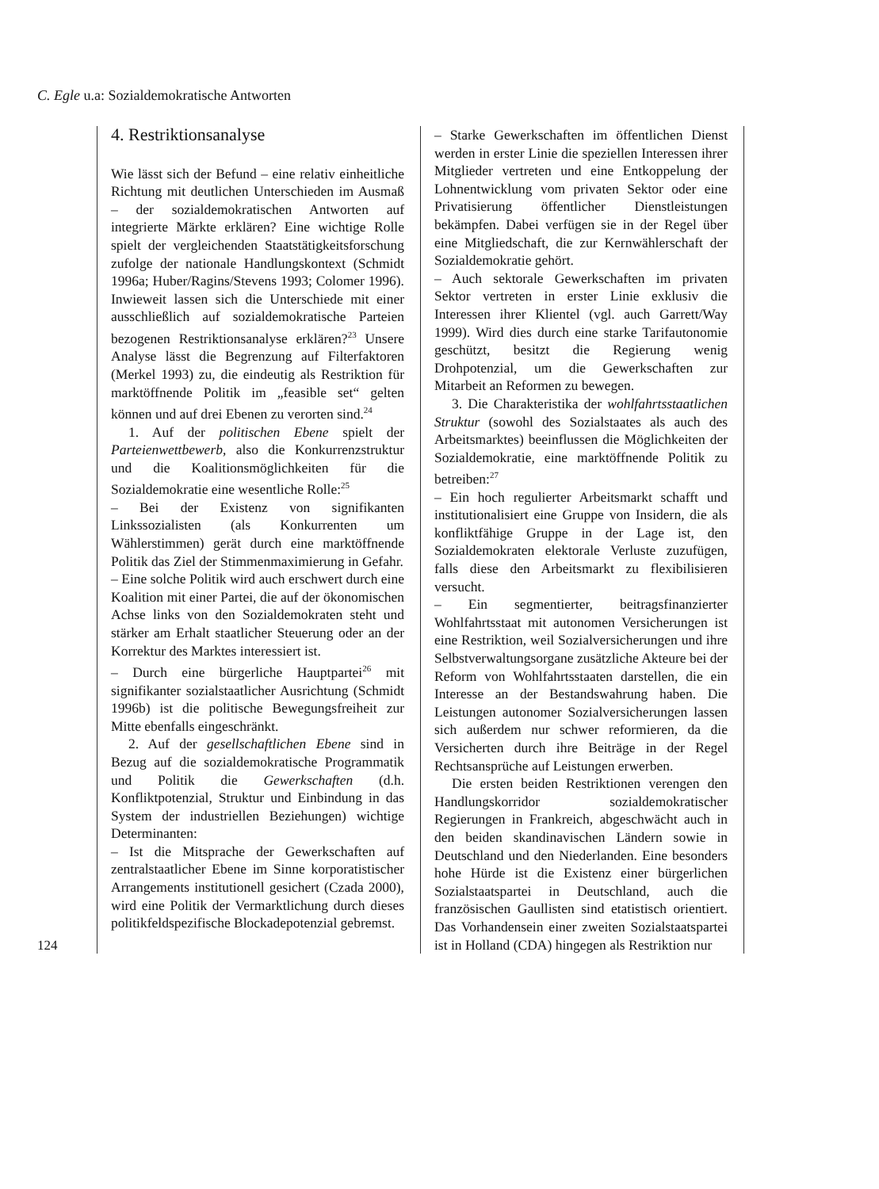C. Egle u.a: Sozialdemokratische Antworten
124
4. Restriktionsanalyse
Wie lässt sich der Befund – eine relativ einheitliche Richtung mit deutlichen Unterschieden im Ausmaß – der sozialdemokratischen Antworten auf integrierte Märkte erklären? Eine wichtige Rolle spielt der vergleichenden Staatstätigkeitsforschung zufolge der nationale Handlungskontext (Schmidt 1996a; Huber/Ragins/Stevens 1993; Colomer 1996). Inwieweit lassen sich die Unterschiede mit einer ausschließlich auf sozialdemokratische Parteien bezogenen Restriktionsanalyse erklären?<sup>23</sup> Unsere Analyse lässt die Begrenzung auf Filterfaktoren (Merkel 1993) zu, die eindeutig als Restriktion für marktöffnende Politik im „feasible set“ gelten können und auf drei Ebenen zu verorten sind.<sup>24</sup>
1. Auf der politischen Ebene spielt der Parteienwettbewerb, also die Konkurrenzstruktur und die Koalitionsmöglichkeiten für die Sozialdemokratie eine wesentliche Rolle:<sup>25</sup>
– Bei der Existenz von signifikanten Linkssozialisten (als Konkurrenten um Wählerstimmen) gerät durch eine marktöffnende Politik das Ziel der Stimmenmaximierung in Gefahr.
– Eine solche Politik wird auch erschwert durch eine Koalition mit einer Partei, die auf der ökonomischen Achse links von den Sozialdemokraten steht und stärker am Erhalt staatlicher Steuerung oder an der Korrektur des Marktes interessiert ist.
– Durch eine bürgerliche Hauptpartei<sup>26</sup> mit signifikanter sozialstaatlicher Ausrichtung (Schmidt 1996b) ist die politische Bewegungsfreiheit zur Mitte ebenfalls eingeschränkt.
2. Auf der gesellschaftlichen Ebene sind in Bezug auf die sozialdemokratische Programmatik und Politik die Gewerkschaften (d.h. Konfliktpotenzial, Struktur und Einbindung in das System der industriellen Beziehungen) wichtige Determinanten:
– Ist die Mitsprache der Gewerkschaften auf zentralstaatlicher Ebene im Sinne korporatistischer Arrangements institutionell gesichert (Czada 2000), wird eine Politik der Vermarktlichung durch dieses politikfeldspezifische Blockadepotenzial gebremst.
– Starke Gewerkschaften im öffentlichen Dienst werden in erster Linie die speziellen Interessen ihrer Mitglieder vertreten und eine Entkoppelung der Lohnentwicklung vom privaten Sektor oder eine Privatisierung öffentlicher Dienstleistungen bekämpfen. Dabei verfügen sie in der Regel über eine Mitgliedschaft, die zur Kernwählerschaft der Sozialdemokratie gehört.
– Auch sektorale Gewerkschaften im privaten Sektor vertreten in erster Linie exklusiv die Interessen ihrer Klientel (vgl. auch Garrett/Way 1999). Wird dies durch eine starke Tarifautonomie geschützt, besitzt die Regierung wenig Drohpotenzial, um die Gewerkschaften zur Mitarbeit an Reformen zu bewegen.
3. Die Charakteristika der wohlfahrtsstaatlichen Struktur (sowohl des Sozialstaates als auch des Arbeitsmarktes) beeinflussen die Möglichkeiten der Sozialdemokratie, eine marktöffnende Politik zu betreiben:<sup>27</sup>
– Ein hoch regulierter Arbeitsmarkt schafft und institutionalisiert eine Gruppe von Insidern, die als konfliktfähige Gruppe in der Lage ist, den Sozialdemokraten elektorale Verluste zuzufügen, falls diese den Arbeitsmarkt zu flexibilisieren versucht.
– Ein segmentierter, beitragsfinanzierter Wohlfahrtsstaat mit autonomen Versicherungen ist eine Restriktion, weil Sozialversicherungen und ihre Selbstverwaltungsorgane zusätzliche Akteure bei der Reform von Wohlfahrtsstaaten darstellen, die ein Interesse an der Bestandswahrung haben. Die Leistungen autonomer Sozialversicherungen lassen sich außerdem nur schwer reformieren, da die Versicherten durch ihre Beiträge in der Regel Rechtsansprüche auf Leistungen erwerben.
Die ersten beiden Restriktionen verengen den Handlungskorridor sozialdemokratischer Regierungen in Frankreich, abgeschwächt auch in den beiden skandinavischen Ländern sowie in Deutschland und den Niederlanden. Eine besonders hohe Hürde ist die Existenz einer bürgerlichen Sozialstaatspartei in Deutschland, auch die französischen Gaullisten sind etatistisch orientiert. Das Vorhandensein einer zweiten Sozialstaatspartei ist in Holland (CDA) hingegen als Restriktion nur